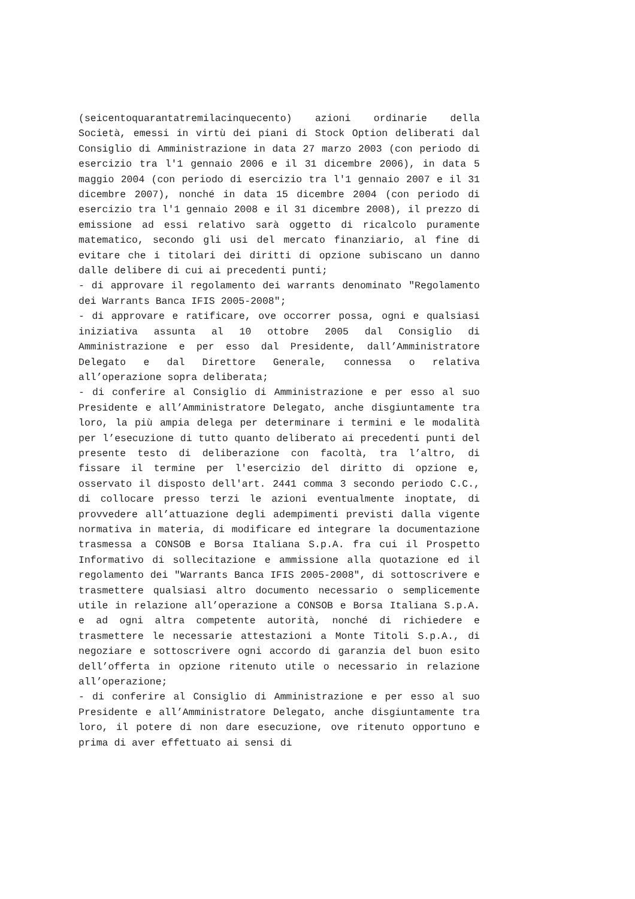(seicentoquarantatremilacinquecento) azioni ordinarie della Società, emessi in virtù dei piani di Stock Option deliberati dal Consiglio di Amministrazione in data 27 marzo 2003 (con periodo di esercizio tra l'1 gennaio 2006 e il 31 dicembre 2006), in data 5 maggio 2004 (con periodo di esercizio tra l'1 gennaio 2007 e il 31 dicembre 2007), nonché in data 15 dicembre 2004 (con periodo di esercizio tra l'1 gennaio 2008 e il 31 dicembre 2008), il prezzo di emissione ad essi relativo sarà oggetto di ricalcolo puramente matematico, secondo gli usi del mercato finanziario, al fine di evitare che i titolari dei diritti di opzione subiscano un danno dalle delibere di cui ai precedenti punti;
- di approvare il regolamento dei warrants denominato "Regolamento dei Warrants Banca IFIS 2005-2008";
- di approvare e ratificare, ove occorrer possa, ogni e qualsiasi iniziativa assunta al 10 ottobre 2005 dal Consiglio di Amministrazione e per esso dal Presidente, dall’Amministratore Delegato e dal Direttore Generale, connessa o relativa all’operazione sopra deliberata;
- di conferire al Consiglio di Amministrazione e per esso al suo Presidente e all’Amministratore Delegato, anche disgiuntamente tra loro, la più ampia delega per determinare i termini e le modalità per l’esecuzione di tutto quanto deliberato ai precedenti punti del presente testo di deliberazione con facoltà, tra l’altro, di fissare il termine per l'esercizio del diritto di opzione e, osservato il disposto dell'art. 2441 comma 3 secondo periodo C.C., di collocare presso terzi le azioni eventualmente inoptate, di provvedere all’attuazione degli adempimenti previsti dalla vigente normativa in materia, di modificare ed integrare la documentazione trasmessa a CONSOB e Borsa Italiana S.p.A. fra cui il Prospetto Informativo di sollecitazione e ammissione alla quotazione ed il regolamento dei "Warrants Banca IFIS 2005-2008", di sottoscrivere e trasmettere qualsiasi altro documento necessario o semplicemente utile in relazione all’operazione a CONSOB e Borsa Italiana S.p.A. e ad ogni altra competente autorità, nonché di richiedere e trasmettere le necessarie attestazioni a Monte Titoli S.p.A., di negoziare e sottoscrivere ogni accordo di garanzia del buon esito dell’offerta in opzione ritenuto utile o necessario in relazione all’operazione;
- di conferire al Consiglio di Amministrazione e per esso al suo Presidente e all’Amministratore Delegato, anche disgiuntamente tra loro, il potere di non dare esecuzione, ove ritenuto opportuno e prima di aver effettuato ai sensi di